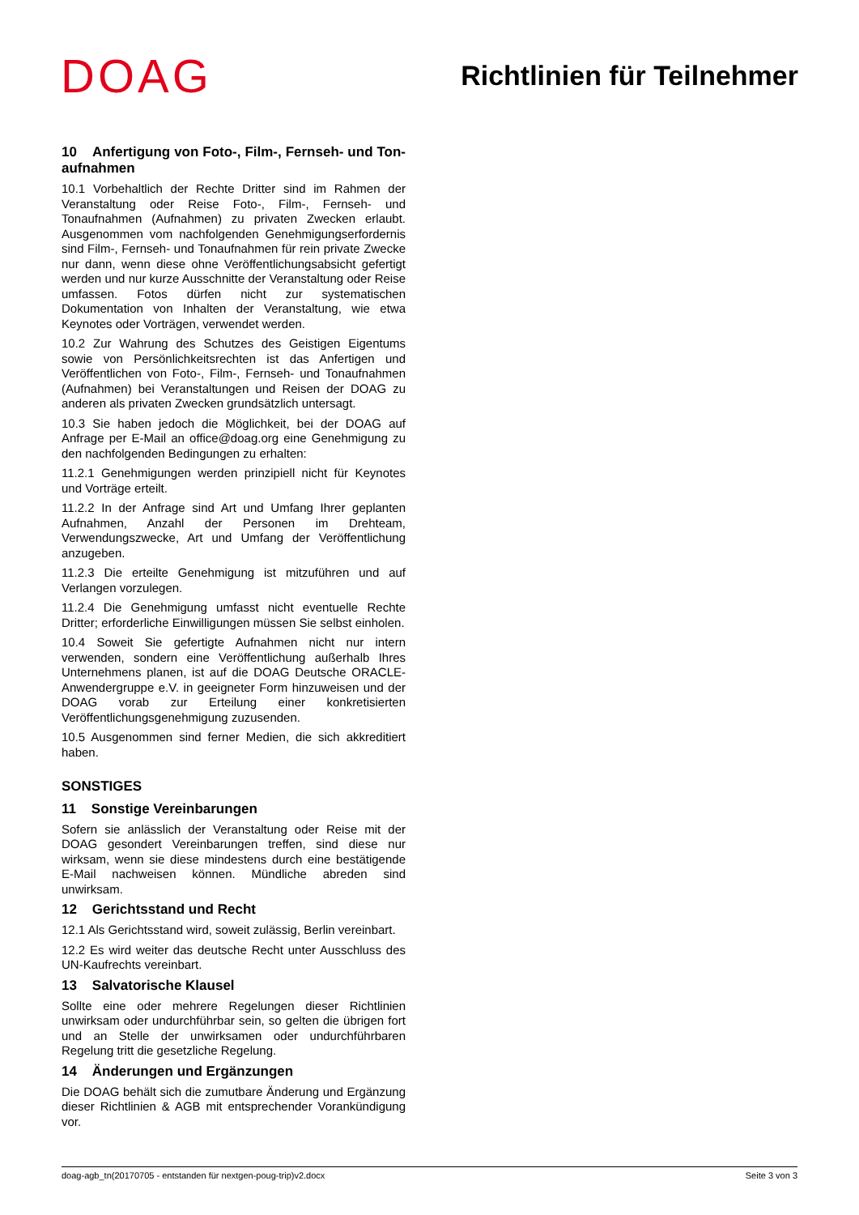DOAG
Richtlinien für Teilnehmer
10 Anfertigung von Foto-, Film-, Fernseh- und Ton­aufnahmen
10.1 Vorbehaltlich der Rechte Dritter sind im Rahmen der Veranstaltung oder Reise Foto-, Film-, Fernseh- und Tonaufnahmen (Aufnahmen) zu privaten Zwecken erlaubt. Ausgenommen vom nachfolgenden Genehmigungserfordernis sind Film-, Fernseh- und Tonaufnahmen für rein private Zwecke nur dann, wenn diese ohne Veröffentlichungsabsicht gefertigt werden und nur kurze Ausschnitte der Veranstaltung oder Reise umfassen. Fotos dürfen nicht zur systematischen Dokumentation von Inhalten der Veranstaltung, wie etwa Keynotes oder Vorträgen, verwendet werden.
10.2 Zur Wahrung des Schutzes des Geistigen Eigentums sowie von Persönlichkeitsrechten ist das Anfertigen und Veröffentlichen von Foto-, Film-, Fernseh- und Tonaufnahmen (Aufnahmen) bei Veranstaltungen und Reisen der DOAG zu anderen als privaten Zwecken grundsätzlich untersagt.
10.3 Sie haben jedoch die Möglichkeit, bei der DOAG auf Anfrage per E-Mail an office@doag.org eine Genehmigung zu den nachfolgenden Bedingungen zu erhalten:
11.2.1 Genehmigungen werden prinzipiell nicht für Keynotes und Vorträge erteilt.
11.2.2 In der Anfrage sind Art und Umfang Ihrer geplanten Aufnahmen, Anzahl der Personen im Drehteam, Verwendungszwecke, Art und Umfang der Veröffentlichung anzugeben.
11.2.3 Die erteilte Genehmigung ist mitzuführen und auf Verlangen vorzulegen.
11.2.4 Die Genehmigung umfasst nicht eventuelle Rechte Dritter; erforderliche Einwilligungen müssen Sie selbst einholen.
10.4 Soweit Sie gefertigte Aufnahmen nicht nur intern verwenden, sondern eine Veröffentlichung außerhalb Ihres Unternehmens planen, ist auf die DOAG Deutsche ORACLE-Anwendergruppe e.V. in geeigneter Form hinzuweisen und der DOAG vorab zur Erteilung einer konkretisierten Veröffentlichungsgenehmigung zuzusenden.
10.5 Ausgenommen sind ferner Medien, die sich akkreditiert haben.
SONSTIGES
11 Sonstige Vereinbarungen
Sofern sie anlässlich der Veranstaltung oder Reise mit der DOAG gesondert Vereinbarungen treffen, sind diese nur wirksam, wenn sie diese mindestens durch eine bestätigende E-Mail nachweisen können. Mündliche abreden sind unwirksam.
12 Gerichtsstand und Recht
12.1 Als Gerichtsstand wird, soweit zulässig, Berlin vereinbart.
12.2 Es wird weiter das deutsche Recht unter Ausschluss des UN-Kaufrechts vereinbart.
13 Salvatorische Klausel
Sollte eine oder mehrere Regelungen dieser Richtlinien unwirksam oder undurchführbar sein, so gelten die übrigen fort und an Stelle der unwirksamen oder undurchführbaren Regelung tritt die gesetzliche Regelung.
14 Änderungen und Ergänzungen
Die DOAG behält sich die zumutbare Änderung und Ergänzung dieser Richtlinien & AGB mit entsprechender Vorankündigung vor.
doag-agb_tn(20170705 - entstanden für nextgen-poug-trip)v2.docx Seite 3 von 3